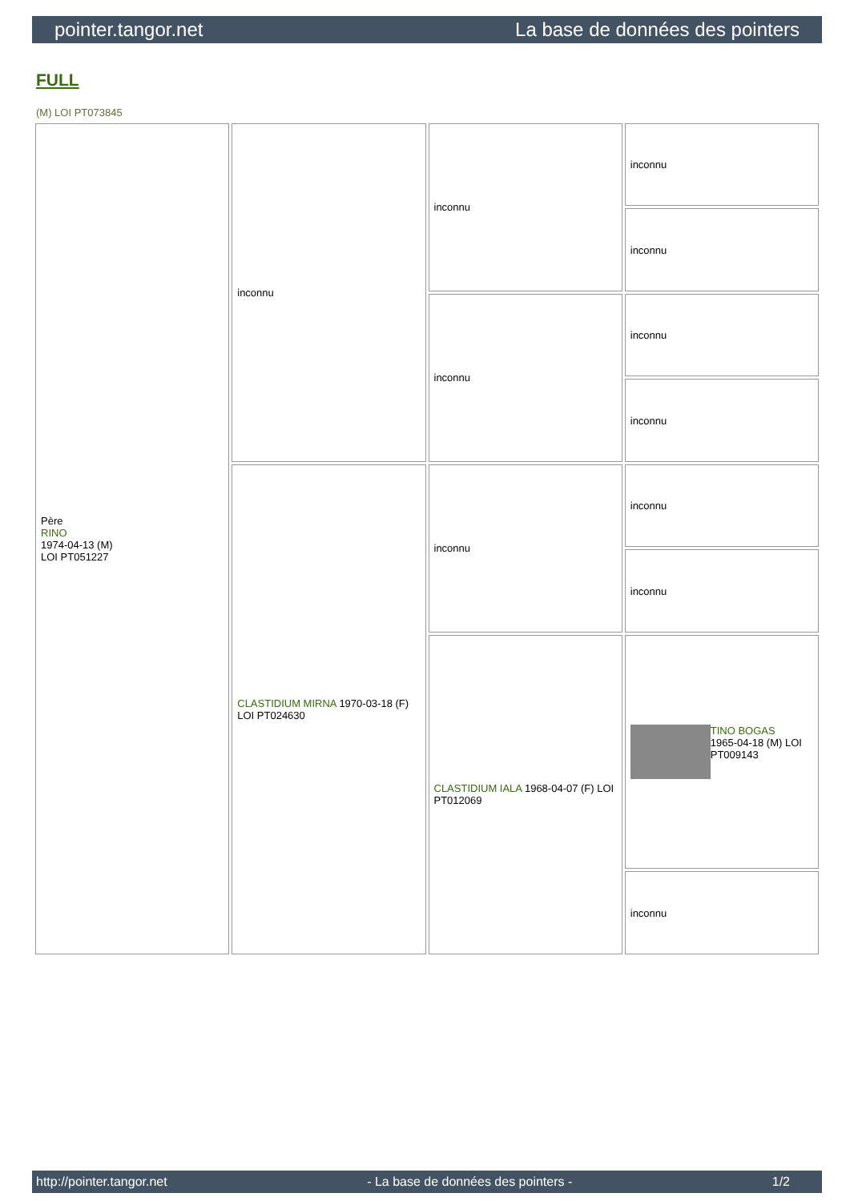pointer.tangor.net La base de données des pointers
FULL
(M) LOI PT073845
| Père RINO 1974-04-13 (M) LOI PT051227 | inconnu | inconnu | inconnu |
| | | | inconnu |
| | | inconnu | inconnu |
| | | | inconnu |
| | CLASTIDIUM MIRNA 1970-03-18 (F) LOI PT024630 | inconnu | inconnu |
| | | | inconnu |
| | | CLASTIDIUM IALA 1968-04-07 (F) LOI PT012069 | TINO BOGAS 1965-04-18 (M) LOI PT009143 |
| | | | inconnu |
http://pointer.tangor.net - La base de données des pointers - 1/2